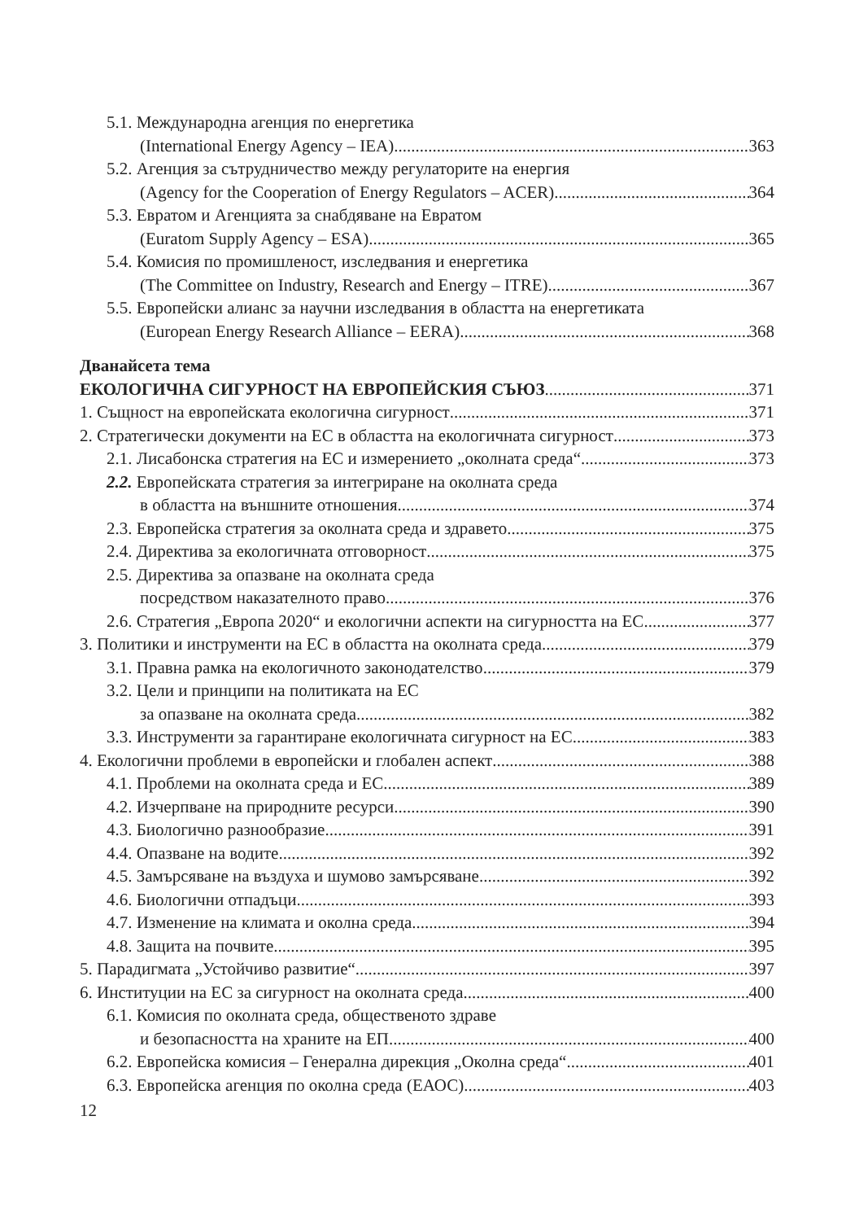5.1. Международна агенция по енергетика
(International Energy Agency – IEA) 363
5.2. Агенция за сътрудничество между регулаторите на енергия
(Agency for the Cooperation of Energy Regulators – ACER) 364
5.3. Евратом и Агенцията за снабдяване на Евратом
(Euratom Supply Agency – ESA) 365
5.4. Комисия по промишленост, изследвания и енергетика
(The Committee on Industry, Research and Energy – ITRE) 367
5.5. Европейски алианс за научни изследвания в областта на енергетиката
(European Energy Research Alliance – EERA) 368
Дванайсета тема
ЕКОЛОГИЧНА СИГУРНОСТ НА ЕВРОПЕЙСКИЯ СЪЮЗ 371
1. Същност на европейската екологична сигурност 371
2. Стратегически документи на ЕС в областта на екологичната сигурност 373
2.1. Лисабонска стратегия на ЕС и измерението „околната среда“ 373
2.2. Европейската стратегия за интегриране на околната среда
в областта на външните отношения 374
2.3. Европейска стратегия за околната среда и здравето 375
2.4. Директива за екологичната отговорност 375
2.5. Директива за опазване на околната среда
посредством наказателното право 376
2.6. Стратегия „Европа 2020“ и екологични аспекти на сигурността на ЕС 377
3. Политики и инструменти на ЕС в областта на околната среда 379
3.1. Правна рамка на екологичното законодателство 379
3.2. Цели и принципи на политиката на ЕС
за опазване на околната среда 382
3.3. Инструменти за гарантиране екологичната сигурност на ЕС 383
4. Екологични проблеми в европейски и глобален аспект 388
4.1. Проблеми на околната среда и ЕС 389
4.2. Изчерпване на природните ресурси. 390
4.3. Биологично разнообразие 391
4.4. Опазване на водите 392
4.5. Замърсяване на въздуха и шумово замърсяване 392
4.6. Биологични отпадъци 393
4.7. Изменение на климата и околна среда 394
4.8. Защита на почвите 395
5. Парадигмата „Устойчиво развитие“ 397
6. Институции на ЕС за сигурност на околната среда 400
6.1. Комисия по околната среда, общественото здраве
и безопасността на храните на ЕП 400
6.2. Европейска комисия – Генерална дирекция „Околна среда“ 401
6.3. Европейска агенция по околна среда (ЕАОС) 403
12